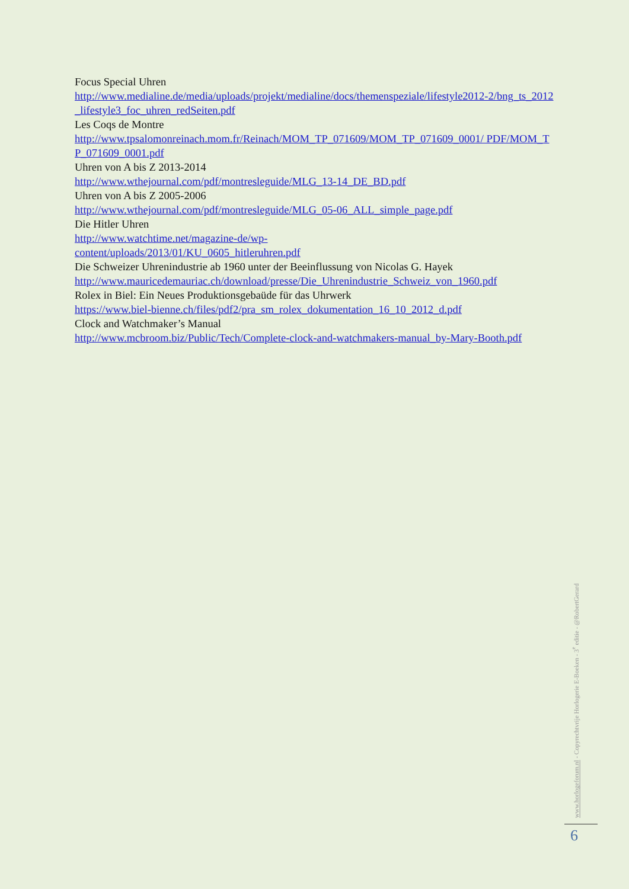Focus Special Uhren
http://www.medialine.de/media/uploads/projekt/medialine/docs/themenspeziale/lifestyle2012-2/bng_ts_2012_lifestyle3_foc_uhren_redSeiten.pdf
Les Coqs de Montre
http://www.tpsalomonreinach.mom.fr/Reinach/MOM_TP_071609/MOM_TP_071609_0001/ PDF/MOM_TP_071609_0001.pdf
Uhren von A bis Z 2013-2014
http://www.wthejournal.com/pdf/montresleguide/MLG_13-14_DE_BD.pdf
Uhren von A bis Z 2005-2006
http://www.wthejournal.com/pdf/montresleguide/MLG_05-06_ALL_simple_page.pdf
Die Hitler Uhren
http://www.watchtime.net/magazine-de/wp-
content/uploads/2013/01/KU_0605_hitleruhren.pdf
Die Schweizer Uhrenindustrie ab 1960 unter der Beeinflussung von Nicolas G. Hayek
http://www.mauricedemauriac.ch/download/presse/Die_Uhrenindustrie_Schweiz_von_1960.pdf
Rolex in Biel: Ein Neues Produktionsgebaüde für das Uhrwerk
https://www.biel-bienne.ch/files/pdf2/pra_sm_rolex_dokumentation_16_10_2012_d.pdf
Clock and Watchmaker’s Manual
http://www.mcbroom.biz/Public/Tech/Complete-clock-and-watchmakers-manual_by-Mary-Booth.pdf
www.horlogeforum.nl - Copyrechtvrije Horlogerie E-Boeken - 3<sup>e</sup> editie - @RobertGerard
6